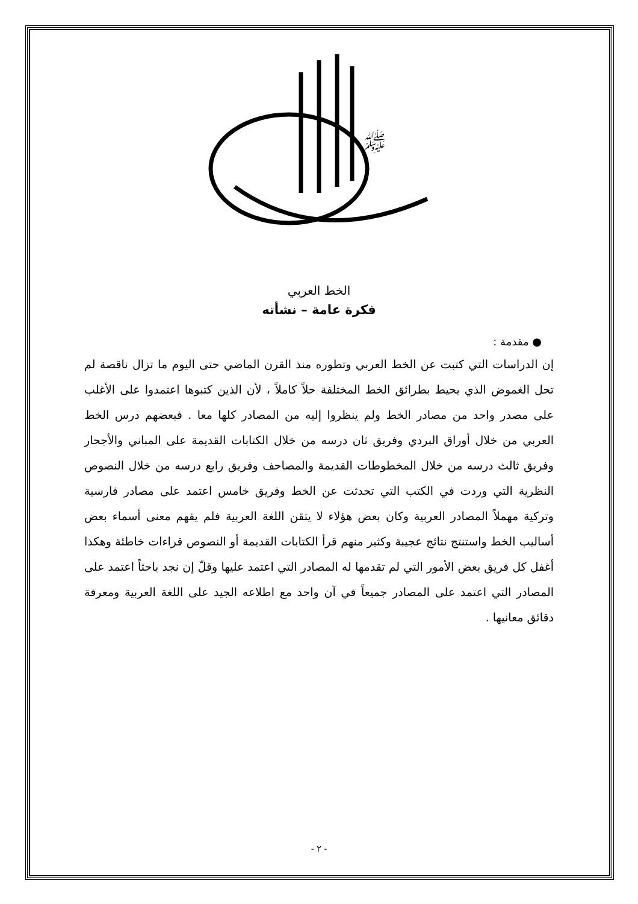ﷺ
الخط العربي
فكرة عامة – نشأته
● مقدمة :
إن الدراسات التي كتبت عن الخط العربي وتطوره منذ القرن الماضي حتى اليوم ما تزال ناقصة لم تحل الغموض الذي يحيط بطرائق الخط المختلفة حلاً كاملاً ، لأن الذين كتبوها اعتمدوا على الأغلب على مصدر واحد من مصادر الخط ولم ينظروا إليه من المصادر كلها معا . فبعضهم درس الخط العربي من خلال أوراق البردي وفريق ثان درسه من خلال الكتابات القديمة على المباني والأجحار وفريق ثالث درسه من خلال المخطوطات القديمة والمصاحف وفريق رابع درسه من خلال النصوص النظرية التي وردت في الكتب التي تحدثت عن الخط وفريق خامس اعتمد على مصادر فارسية وتركية مهملاً المصادر العربية وكان بعض هؤلاء لا يتقن اللغة العربية فلم يفهم معنى أسماء بعض أساليب الخط واستنتج نتائج عجيبة وكثير منهم قرأ الكتابات القديمة أو النصوص قراءات خاطئة وهكذا أغفل كل فريق بعض الأمور التي لم تقدمها له المصادر التي اعتمد عليها وقلّ إن نجد باحثاً اعتمد على المصادر التي اعتمد على المصادر جميعاً في آن واحد مع اطلاعه الجيد على اللغة العربية ومعرفة دقائق معانيها .
- ٢ -